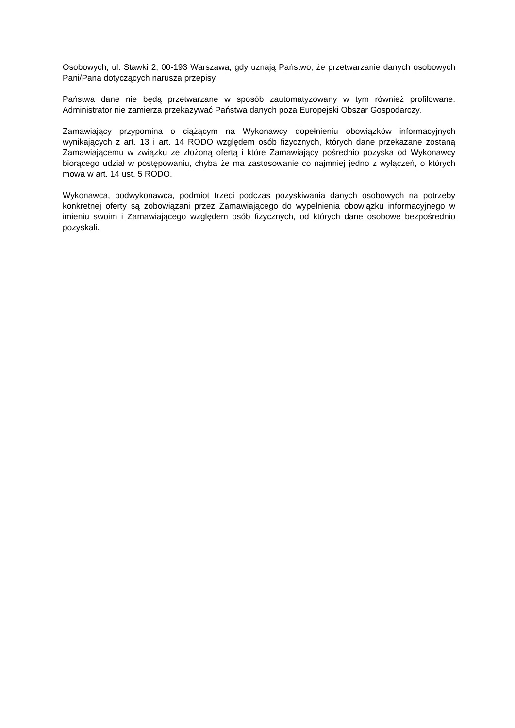Osobowych, ul. Stawki 2, 00-193 Warszawa, gdy uznają Państwo, że przetwarzanie danych osobowych Pani/Pana dotyczących narusza przepisy.
Państwa dane nie będą przetwarzane w sposób zautomatyzowany w tym również profilowane. Administrator nie zamierza przekazywać Państwa danych poza Europejski Obszar Gospodarczy.
Zamawiający przypomina o ciążącym na Wykonawcy dopełnieniu obowiązków informacyjnych wynikających z art. 13 i art. 14 RODO względem osób fizycznych, których dane przekazane zostaną Zamawiającemu w związku ze złożoną ofertą i które Zamawiający pośrednio pozyska od Wykonawcy biorącego udział w postępowaniu, chyba że ma zastosowanie co najmniej jedno z wyłączeń, o których mowa w art. 14 ust. 5 RODO.
Wykonawca, podwykonawca, podmiot trzeci podczas pozyskiwania danych osobowych na potrzeby konkretnej oferty są zobowiązani przez Zamawiającego do wypełnienia obowiązku informacyjnego w imieniu swoim i Zamawiającego względem osób fizycznych, od których dane osobowe bezpośrednio pozyskali.